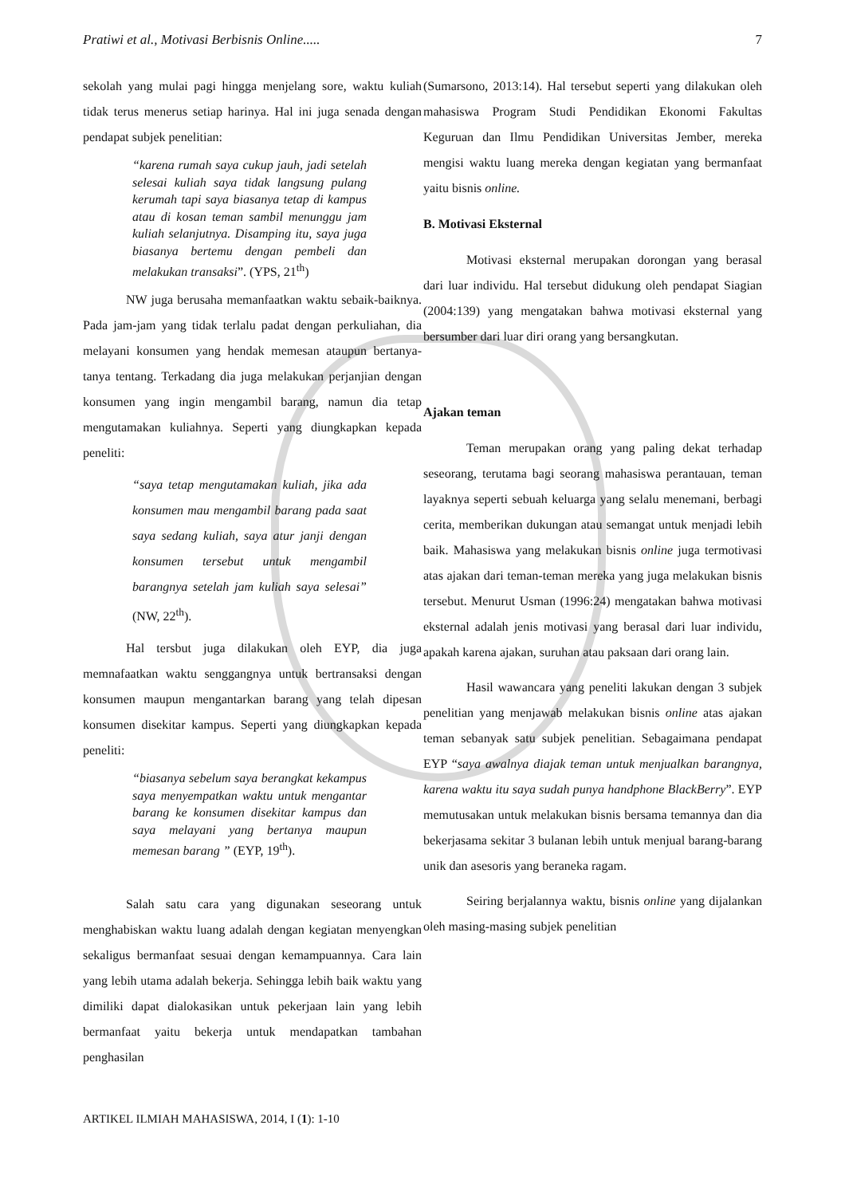Pratiwi et al., Motivasi Berbisnis Online..... 7
sekolah yang mulai pagi hingga menjelang sore, waktu kuliah tidak terus menerus setiap harinya. Hal ini juga senada dengan pendapat subjek penelitian:
“karena rumah saya cukup jauh, jadi setelah selesai kuliah saya tidak langsung pulang kerumah tapi saya biasanya tetap di kampus atau di kosan teman sambil menunggu jam kuliah selanjutnya. Disamping itu, saya juga biasanya bertemu dengan pembeli dan melakukan transaksi”. (YPS, 21<sup>th</sup>)
NW juga berusaha memanfaatkan waktu sebaik-baiknya. Pada jam-jam yang tidak terlalu padat dengan perkuliahan, dia melayani konsumen yang hendak memesan ataupun bertanya-tanya tentang. Terkadang dia juga melakukan perjanjian dengan konsumen yang ingin mengambil barang, namun dia tetap mengutamakan kuliahnya. Seperti yang diungkapkan kepada peneliti:
“saya tetap mengutamakan kuliah, jika ada konsumen mau mengambil barang pada saat saya sedang kuliah, saya atur janji dengan konsumen tersebut untuk mengambil barangnya setelah jam kuliah saya selesai” (NW, 22<sup>th</sup>).
Hal tersbut juga dilakukan oleh EYP, dia juga memnafaatkan waktu senggangnya untuk bertransaksi dengan konsumen maupun mengantarkan barang yang telah dipesan konsumen disekitar kampus. Seperti yang diungkapkan kepada peneliti:
“biasanya sebelum saya berangkat kekampus saya menyempatkan waktu untuk mengantar barang ke konsumen disekitar kampus dan saya melayani yang bertanya maupun memesan barang ” (EYP, 19<sup>th</sup>).
Salah satu cara yang digunakan seseorang untuk menghabiskan waktu luang adalah dengan kegiatan menyengkan sekaligus bermanfaat sesuai dengan kemampuannya. Cara lain yang lebih utama adalah bekerja. Sehingga lebih baik waktu yang dimiliki dapat dialokasikan untuk pekerjaan lain yang lebih bermanfaat yaitu bekerja untuk mendapatkan tambahan penghasilan
(Sumarsono, 2013:14). Hal tersebut seperti yang dilakukan oleh mahasiswa Program Studi Pendidikan Ekonomi Fakultas Keguruan dan Ilmu Pendidikan Universitas Jember, mereka mengisi waktu luang mereka dengan kegiatan yang bermanfaat yaitu bisnis online.
B. Motivasi Eksternal
Motivasi eksternal merupakan dorongan yang berasal dari luar individu. Hal tersebut didukung oleh pendapat Siagian (2004:139) yang mengatakan bahwa motivasi eksternal yang bersumber dari luar diri orang yang bersangkutan.
Ajakan teman
Teman merupakan orang yang paling dekat terhadap seseorang, terutama bagi seorang mahasiswa perantauan, teman layaknya seperti sebuah keluarga yang selalu menemani, berbagi cerita, memberikan dukungan atau semangat untuk menjadi lebih baik. Mahasiswa yang melakukan bisnis online juga termotivasi atas ajakan dari teman-teman mereka yang juga melakukan bisnis tersebut. Menurut Usman (1996:24) mengatakan bahwa motivasi eksternal adalah jenis motivasi yang berasal dari luar individu, apakah karena ajakan, suruhan atau paksaan dari orang lain.
Hasil wawancara yang peneliti lakukan dengan 3 subjek penelitian yang menjawab melakukan bisnis online atas ajakan teman sebanyak satu subjek penelitian. Sebagaimana pendapat EYP “saya awalnya diajak teman untuk menjualkan barangnya, karena waktu itu saya sudah punya handphone BlackBerry”. EYP memutusakan untuk melakukan bisnis bersama temannya dan dia bekerjasama sekitar 3 bulanan lebih untuk menjual barang-barang unik dan asesoris yang beraneka ragam.
Seiring berjalannya waktu, bisnis online yang dijalankan oleh masing-masing subjek penelitian
ARTIKEL ILMIAH MAHASISWA, 2014, I (1): 1-10